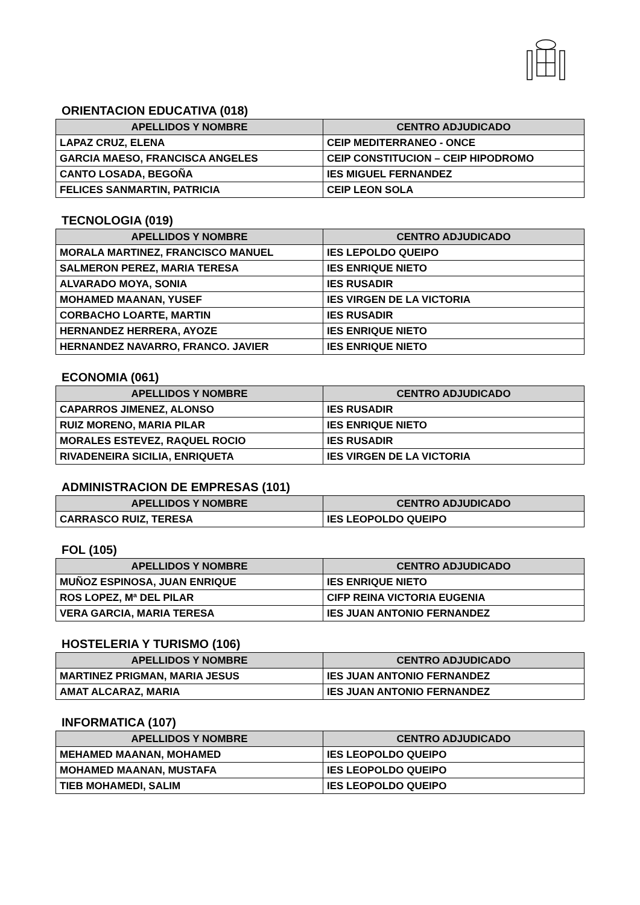ORIENTACION EDUCATIVA (018)
| APELLIDOS Y NOMBRE | CENTRO ADJUDICADO |
| --- | --- |
| LAPAZ CRUZ, ELENA | CEIP MEDITERRANEO - ONCE |
| GARCIA MAESO, FRANCISCA ANGELES | CEIP CONSTITUCION – CEIP HIPODROMO |
| CANTO LOSADA, BEGOÑA | IES MIGUEL FERNANDEZ |
| FELICES SANMARTIN, PATRICIA | CEIP LEON SOLA |
TECNOLOGIA (019)
| APELLIDOS Y NOMBRE | CENTRO ADJUDICADO |
| --- | --- |
| MORALA MARTINEZ, FRANCISCO MANUEL | IES LEPOLDO QUEIPO |
| SALMERON PEREZ, MARIA TERESA | IES ENRIQUE NIETO |
| ALVARADO MOYA, SONIA | IES RUSADIR |
| MOHAMED MAANAN, YUSEF | IES VIRGEN DE LA VICTORIA |
| CORBACHO LOARTE, MARTIN | IES RUSADIR |
| HERNANDEZ HERRERA, AYOZE | IES ENRIQUE NIETO |
| HERNANDEZ NAVARRO, FRANCO. JAVIER | IES ENRIQUE NIETO |
ECONOMIA (061)
| APELLIDOS Y NOMBRE | CENTRO ADJUDICADO |
| --- | --- |
| CAPARROS JIMENEZ, ALONSO | IES RUSADIR |
| RUIZ MORENO, MARIA PILAR | IES ENRIQUE NIETO |
| MORALES ESTEVEZ, RAQUEL ROCIO | IES RUSADIR |
| RIVADENEIRA SICILIA, ENRIQUETA | IES VIRGEN DE LA VICTORIA |
ADMINISTRACION DE EMPRESAS (101)
| APELLIDOS Y NOMBRE | CENTRO ADJUDICADO |
| --- | --- |
| CARRASCO RUIZ, TERESA | IES LEOPOLDO QUEIPO |
FOL (105)
| APELLIDOS Y NOMBRE | CENTRO ADJUDICADO |
| --- | --- |
| MUÑOZ ESPINOSA, JUAN ENRIQUE | IES ENRIQUE NIETO |
| ROS LOPEZ, Mª DEL PILAR | CIFP REINA VICTORIA EUGENIA |
| VERA GARCIA, MARIA TERESA | IES JUAN ANTONIO FERNANDEZ |
HOSTELERIA Y TURISMO (106)
| APELLIDOS Y NOMBRE | CENTRO ADJUDICADO |
| --- | --- |
| MARTINEZ PRIGMAN, MARIA JESUS | IES JUAN ANTONIO FERNANDEZ |
| AMAT ALCARAZ, MARIA | IES JUAN ANTONIO FERNANDEZ |
INFORMATICA (107)
| APELLIDOS Y NOMBRE | CENTRO ADJUDICADO |
| --- | --- |
| MEHAMED MAANAN, MOHAMED | IES LEOPOLDO QUEIPO |
| MOHAMED MAANAN, MUSTAFA | IES LEOPOLDO QUEIPO |
| TIEB MOHAMEDI, SALIM | IES LEOPOLDO QUEIPO |